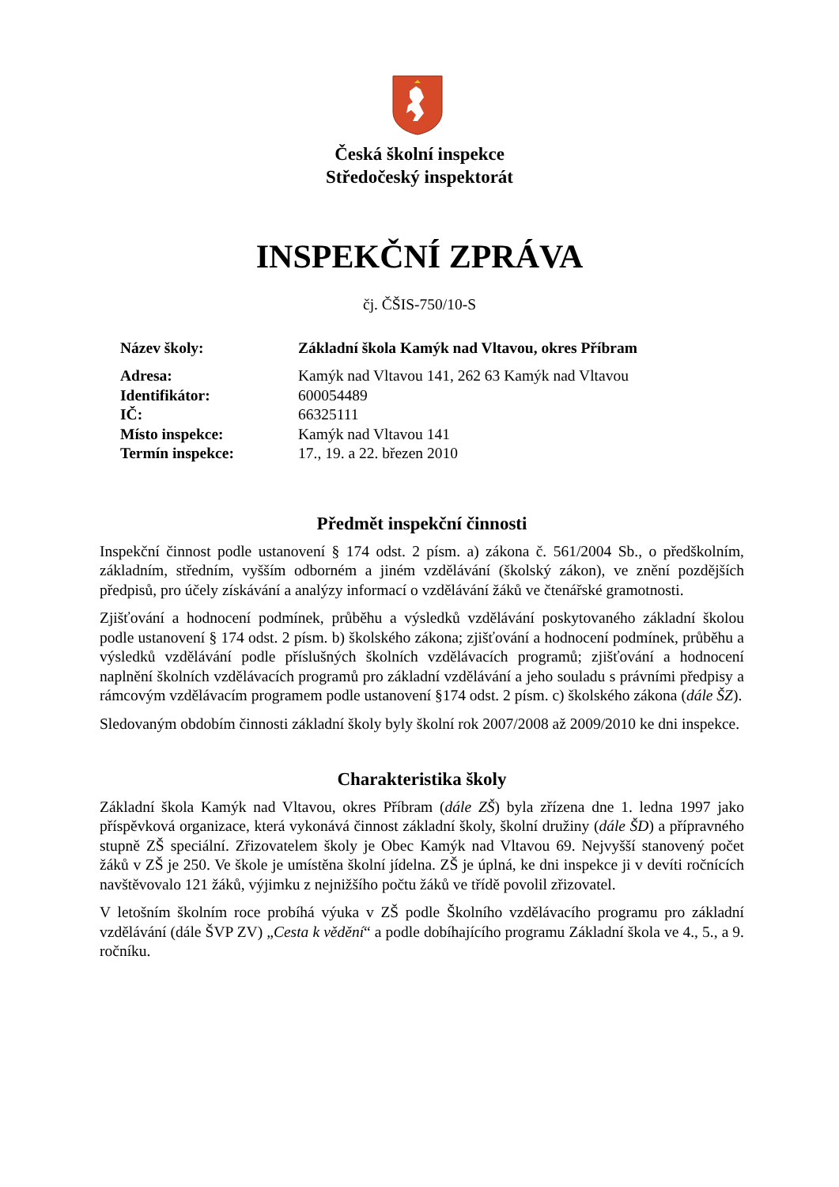Česká školní inspekce
Středočeský inspektorát
INSPEKČNÍ ZPRÁVA
čj. ČŠIS-750/10-S
| Název školy: | Základní škola Kamýk nad Vltavou, okres Příbram |
| Adresa: | Kamýk nad Vltavou 141, 262 63 Kamýk nad Vltavou |
| Identifikátor: | 600054489 |
| IČ: | 66325111 |
| Místo inspekce: | Kamýk nad Vltavou 141 |
| Termín inspekce: | 17., 19. a 22. březen 2010 |
Předmět inspekční činnosti
Inspekční činnost podle ustanovení § 174 odst. 2 písm. a) zákona č. 561/2004 Sb., o předškolním, základním, středním, vyšším odborném a jiném vzdělávání (školský zákon), ve znění pozdějších předpisů, pro účely získávání a analýzy informací o vzdělávání žáků ve čtenářské gramotnosti.
Zjišťování a hodnocení podmínek, průběhu a výsledků vzdělávání poskytovaného základní školou podle ustanovení § 174 odst. 2 písm. b) školského zákona; zjišťování a hodnocení podmínek, průběhu a výsledků vzdělávání podle příslušných školních vzdělávacích programů; zjišťování a hodnocení naplnění školních vzdělávacích programů pro základní vzdělávání a jeho souladu s právními předpisy a rámcovým vzdělávacím programem podle ustanovení §174 odst. 2 písm. c) školského zákona (dále ŠZ).
Sledovaným obdobím činnosti základní školy byly školní rok 2007/2008 až 2009/2010 ke dni inspekce.
Charakteristika školy
Základní škola Kamýk nad Vltavou, okres Příbram (dále ZŠ) byla zřízena dne 1. ledna 1997 jako příspěvková organizace, která vykonává činnost základní školy, školní družiny (dále ŠD) a přípravného stupně ZŠ speciální. Zřizovatelem školy je Obec Kamýk nad Vltavou 69. Nejvyšší stanovený počet žáků v ZŠ je 250. Ve škole je umístěna školní jídelna. ZŠ je úplná, ke dni inspekce ji v devíti ročnících navštěvovalo 121 žáků, výjimku z nejnižšího počtu žáků ve třídě povolil zřizovatel.
V letošním školním roce probíhá výuka v ZŠ podle Školního vzdělávacího programu pro základní vzdělávání (dále ŠVP ZV) „Cesta k vědění“ a podle dobíhajícího programu Základní škola ve 4., 5., a 9. ročníku.